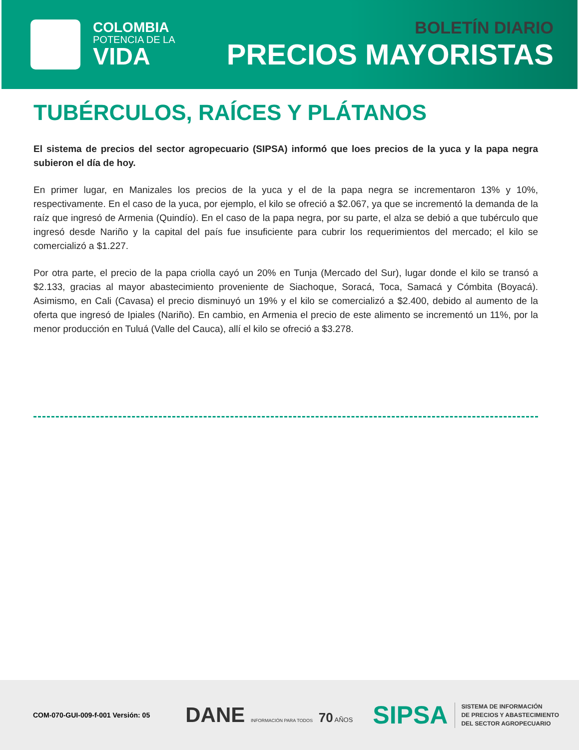COLOMBIA
POTENCIA DE LA
VIDA
BOLETÍN DIARIO
PRECIOS MAYORISTAS
TUBÉRCULOS, RAÍCES Y PLÁTANOS
El sistema de precios del sector agropecuario (SIPSA) informó que loes precios de la yuca y la papa negra subieron el día de hoy.
En primer lugar, en Manizales los precios de la yuca y el de la papa negra se incrementaron 13% y 10%, respectivamente. En el caso de la yuca, por ejemplo, el kilo se ofreció a $2.067, ya que se incrementó la demanda de la raíz que ingresó de Armenia (Quindío). En el caso de la papa negra, por su parte, el alza se debió a que tubérculo que ingresó desde Nariño y la capital del país fue insuficiente para cubrir los requerimientos del mercado; el kilo se comercializó a $1.227.
Por otra parte, el precio de la papa criolla cayó un 20% en Tunja (Mercado del Sur), lugar donde el kilo se transó a $2.133, gracias al mayor abastecimiento proveniente de Siachoque, Soracá, Toca, Samacá y Cómbita (Boyacá). Asimismo, en Cali (Cavasa) el precio disminuyó un 19% y el kilo se comercializó a $2.400, debido al aumento de la oferta que ingresó de Ipiales (Nariño). En cambio, en Armenia el precio de este alimento se incrementó un 11%, por la menor producción en Tuluá (Valle del Cauca), allí el kilo se ofreció a $3.278.
COM-070-GUI-009-f-001 Versión: 05
DANE INFORMACIÓN PARA TODOS 70 AÑOS
SIPSA
SISTEMA DE INFORMACIÓN
DE PRECIOS Y ABASTECIMIENTO
DEL SECTOR AGROPECUARIO